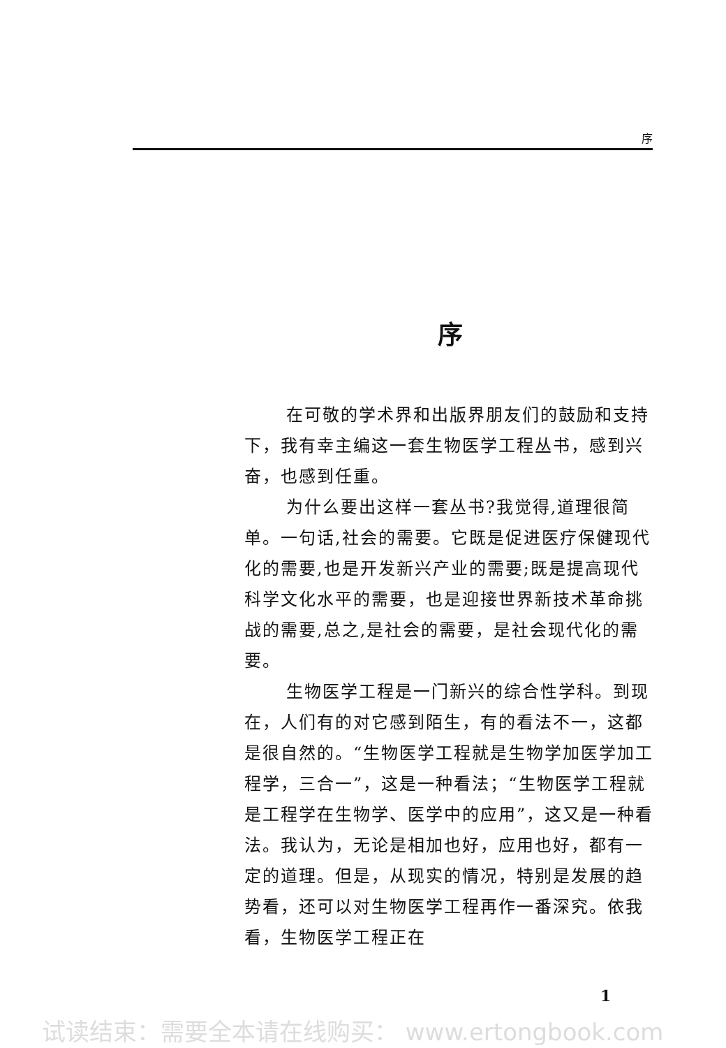序
序
在可敬的学术界和出版界朋友们的鼓励和支持下，我有幸主编这一套生物医学工程丛书，感到兴奋，也感到任重。
为什么要出这样一套丛书?我觉得,道理很简单。一句话,社会的需要。它既是促进医疗保健现代化的需要,也是开发新兴产业的需要;既是提高现代科学文化水平的需要，也是迎接世界新技术革命挑战的需要,总之,是社会的需要，是社会现代化的需要。
生物医学工程是一门新兴的综合性学科。到现在，人们有的对它感到陌生，有的看法不一，这都是很自然的。“生物医学工程就是生物学加医学加工程学，三合一”，这是一种看法；“生物医学工程就是工程学在生物学、医学中的应用”，这又是一种看法。我认为，无论是相加也好，应用也好，都有一定的道理。但是，从现实的情况，特别是发展的趋势看，还可以对生物医学工程再作一番深究。依我看，生物医学工程正在
1
试读结束：需要全本请在线购买： www.ertongbook.com